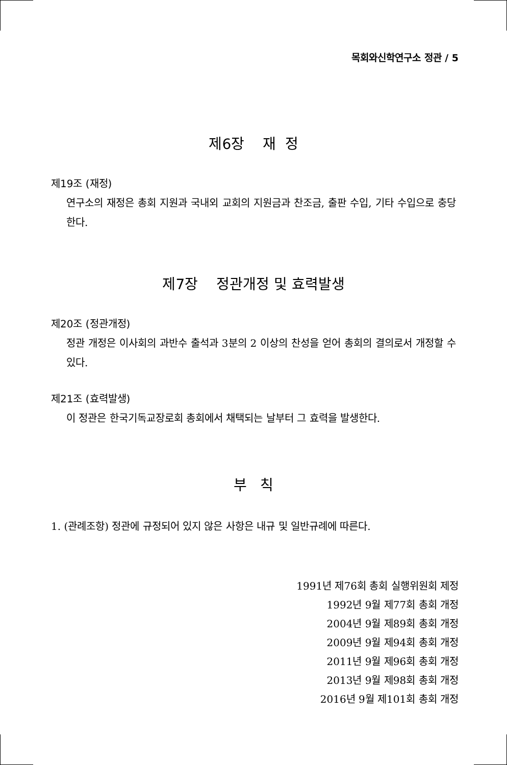목회와신학연구소 정관 / 5
제6장 재 정
제19조 (재정)
연구소의 재정은 총회 지원과 국내외 교회의 지원금과 찬조금, 출판 수입, 기타 수입으로 충당한다.
제7장 정관개정 및 효력발생
제20조 (정관개정)
정관 개정은 이사회의 과반수 출석과 3분의 2 이상의 찬성을 얻어 총회의 결의로서 개정할 수 있다.
제21조 (효력발생)
이 정관은 한국기독교장로회 총회에서 채택되는 날부터 그 효력을 발생한다.
부 칙
1. (관례조항) 정관에 규정되어 있지 않은 사항은 내규 및 일반규례에 따른다.
1991년 제76회 총회 실행위원회 제정
1992년 9월 제77회 총회 개정
2004년 9월 제89회 총회 개정
2009년 9월 제94회 총회 개정
2011년 9월 제96회 총회 개정
2013년 9월 제98회 총회 개정
2016년 9월 제101회 총회 개정